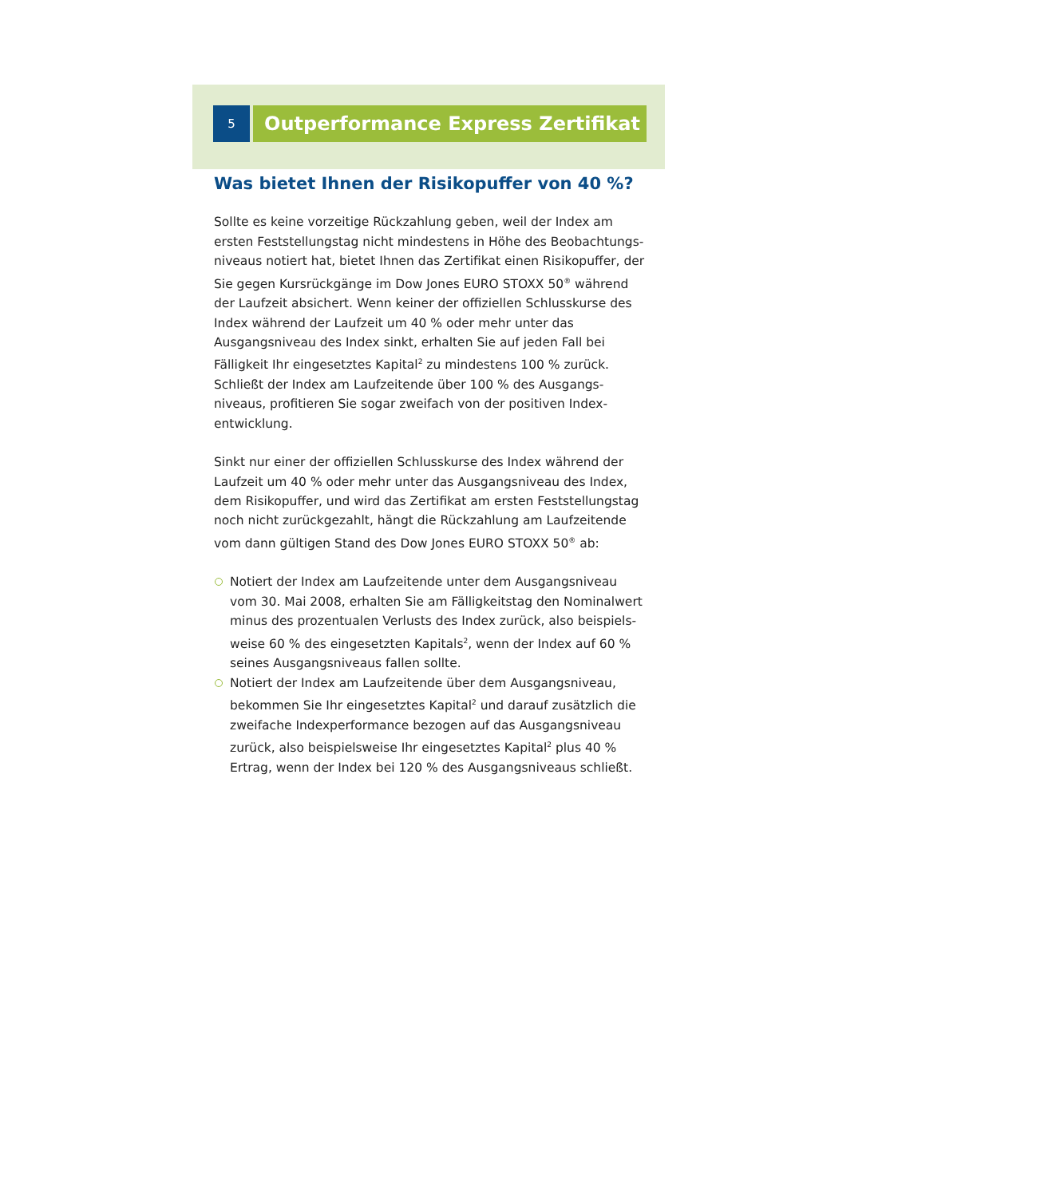5
Outperformance Express Zertifikat
Was bietet Ihnen der Risikopuffer von 40 %?
Sollte es keine vorzeitige Rückzahlung geben, weil der Index am ersten Feststellungstag nicht mindestens in Höhe des Beobachtungs­niveaus notiert hat, bietet Ihnen das Zertifikat einen Risikopuffer, der Sie gegen Kursrückgänge im Dow Jones EURO STOXX 50<sup>®</sup> während der Laufzeit absichert. Wenn keiner der offiziellen Schluss­kurse des Index während der Laufzeit um 40 % oder mehr unter das Ausgangsniveau des Index sinkt, erhalten Sie auf jeden Fall bei Fälligkeit Ihr eingesetztes Kapital<sup>2</sup> zu mindestens 100 % zurück. Schließt der Index am Laufzeitende über 100 % des Ausgangs­niveaus, profitieren Sie sogar zweifach von der positiven Index­entwicklung.
Sinkt nur einer der offiziellen Schlusskurse des Index während der Laufzeit um 40 % oder mehr unter das Ausgangsniveau des Index, dem Risikopuffer, und wird das Zertifikat am ersten Feststellungstag noch nicht zurückgezahlt, hängt die Rückzahlung am Laufzeitende vom dann gültigen Stand des Dow Jones EURO STOXX 50<sup>®</sup> ab:
Notiert der Index am Laufzeitende unter dem Ausgangsniveau vom 30. Mai 2008, erhalten Sie am Fälligkeitstag den Nominalwert minus des prozentualen Verlusts des Index zurück, also beispiels­weise 60 % des eingesetzten Kapitals<sup>2</sup>, wenn der Index auf 60 % seines Ausgangsniveaus fallen sollte.
Notiert der Index am Laufzeitende über dem Ausgangsniveau, bekommen Sie Ihr eingesetztes Kapital<sup>2</sup> und darauf zusätzlich die zweifache Indexperformance bezogen auf das Ausgangsniveau zurück, also beispielsweise Ihr eingesetztes Kapital<sup>2</sup> plus 40 % Ertrag, wenn der Index bei 120 % des Ausgangsniveaus schließt.